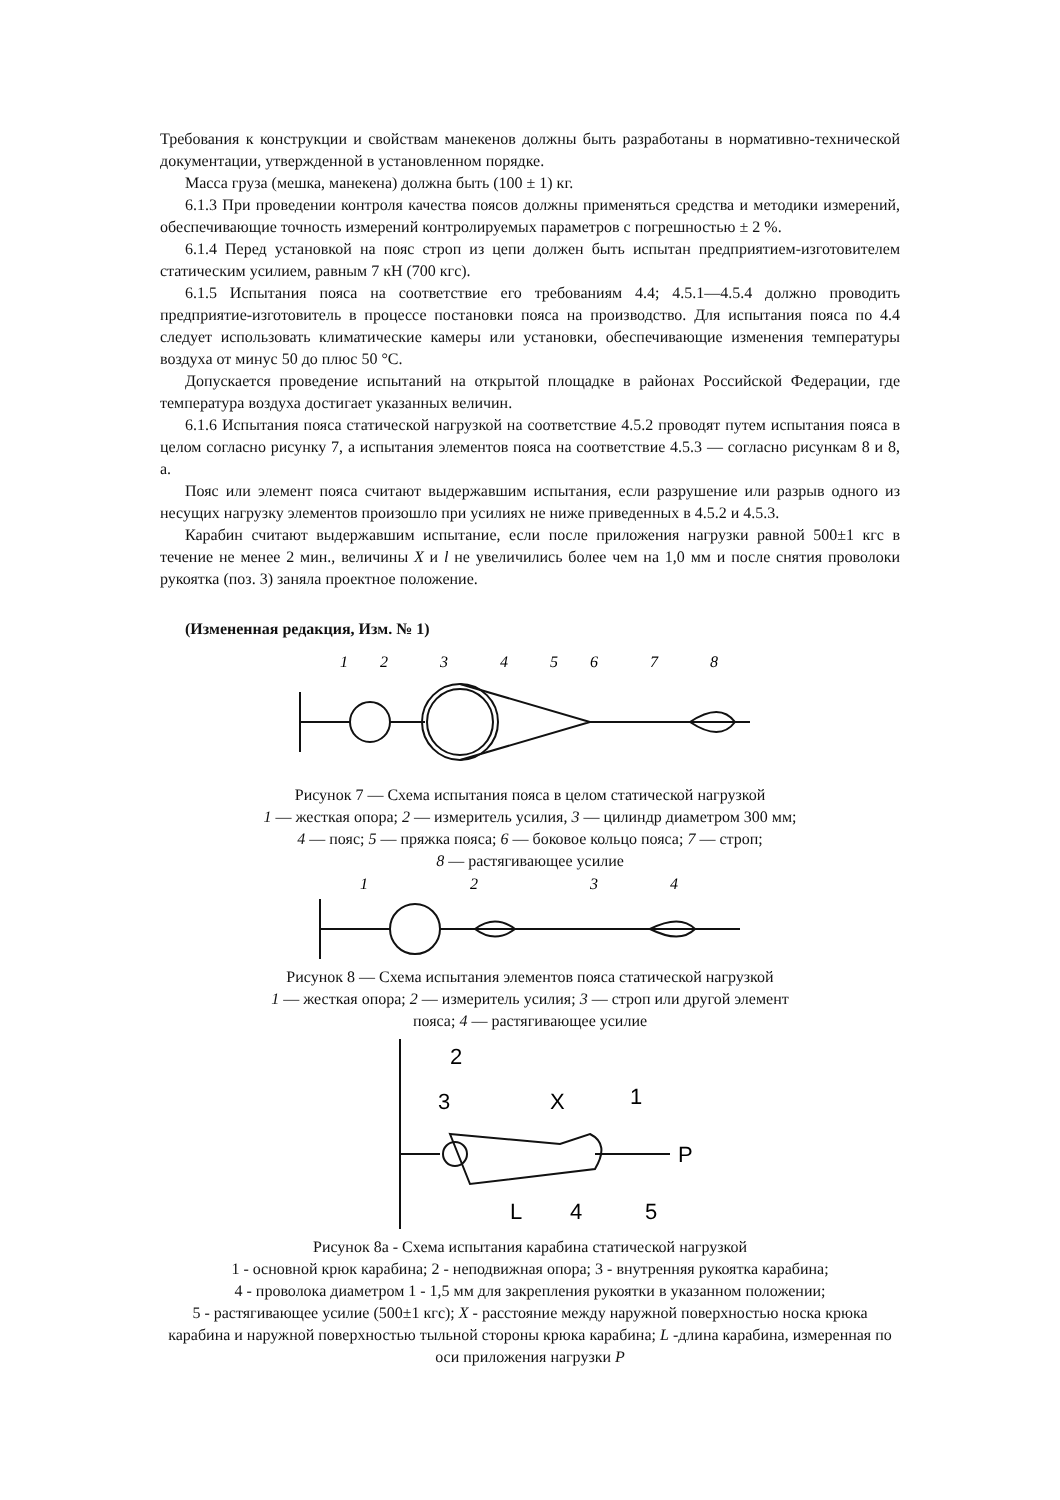Требования к конструкции и свойствам манекенов должны быть разработаны в нормативно-технической документации, утвержденной в установленном порядке.
Масса груза (мешка, манекена) должна быть (100 ± 1) кг.
6.1.3 При проведении контроля качества поясов должны применяться средства и методики измерений, обеспечивающие точность измерений контролируемых параметров с погрешностью ± 2 %.
6.1.4 Перед установкой на пояс строп из цепи должен быть испытан предприятием-изготовителем статическим усилием, равным 7 кН (700 кгс).
6.1.5 Испытания пояса на соответствие его требованиям 4.4; 4.5.1—4.5.4 должно проводить предприятие-изготовитель в процессе постановки пояса на производство. Для испытания пояса по 4.4 следует использовать климатические камеры или установки, обеспечивающие изменения температуры воздуха от минус 50 до плюс 50 °С.
Допускается проведение испытаний на открытой площадке в районах Российской Федерации, где температура воздуха достигает указанных величин.
6.1.6 Испытания пояса статической нагрузкой на соответствие 4.5.2 проводят путем испытания пояса в целом согласно рисунку 7, а испытания элементов пояса на соответствие 4.5.3 — согласно рисункам 8 и 8, а.
Пояс или элемент пояса считают выдержавшим испытания, если разрушение или разрыв одного из несущих нагрузку элементов произошло при усилиях не ниже приведенных в 4.5.2 и 4.5.3.
Карабин считают выдержавшим испытание, если после приложения нагрузки равной 500±1 кгс в течение не менее 2 мин., величины X и l не увеличились более чем на 1,0 мм и после снятия проволоки рукоятка (поз. 3) заняла проектное положение.
(Измененная редакция, Изм. № 1)
1
2
3
4
5
6
7
8
Рисунок 7 — Схема испытания пояса в целом статической нагрузкой
1 — жесткая опора; 2 — измеритель усилия, 3 — цилиндр диаметром 300 мм;
4 — пояс; 5 — пряжка пояса; 6 — боковое кольцо пояса; 7 — строп;
8 — растягивающее усилие
1
2
3
4
Рисунок 8 — Схема испытания элементов пояса статической нагрузкой
1 — жесткая опора; 2 — измеритель усилия; 3 — строп или другой элемент
пояса; 4 — растягивающее усилие
2
3
X
1
P
4
L
5
Рисунок 8а - Схема испытания карабина статической нагрузкой
1 - основной крюк карабина; 2 - неподвижная опора; 3 - внутренняя рукоятка карабина;
4 - проволока диаметром 1 - 1,5 мм для закрепления рукоятки в указанном положении;
5 - растягивающее усилие (500±1 кгс); X - расстояние между наружной поверхностью носка крюка карабина и наружной поверхностью тыльной стороны крюка карабина; L -длина карабина, измеренная по оси приложения нагрузки P